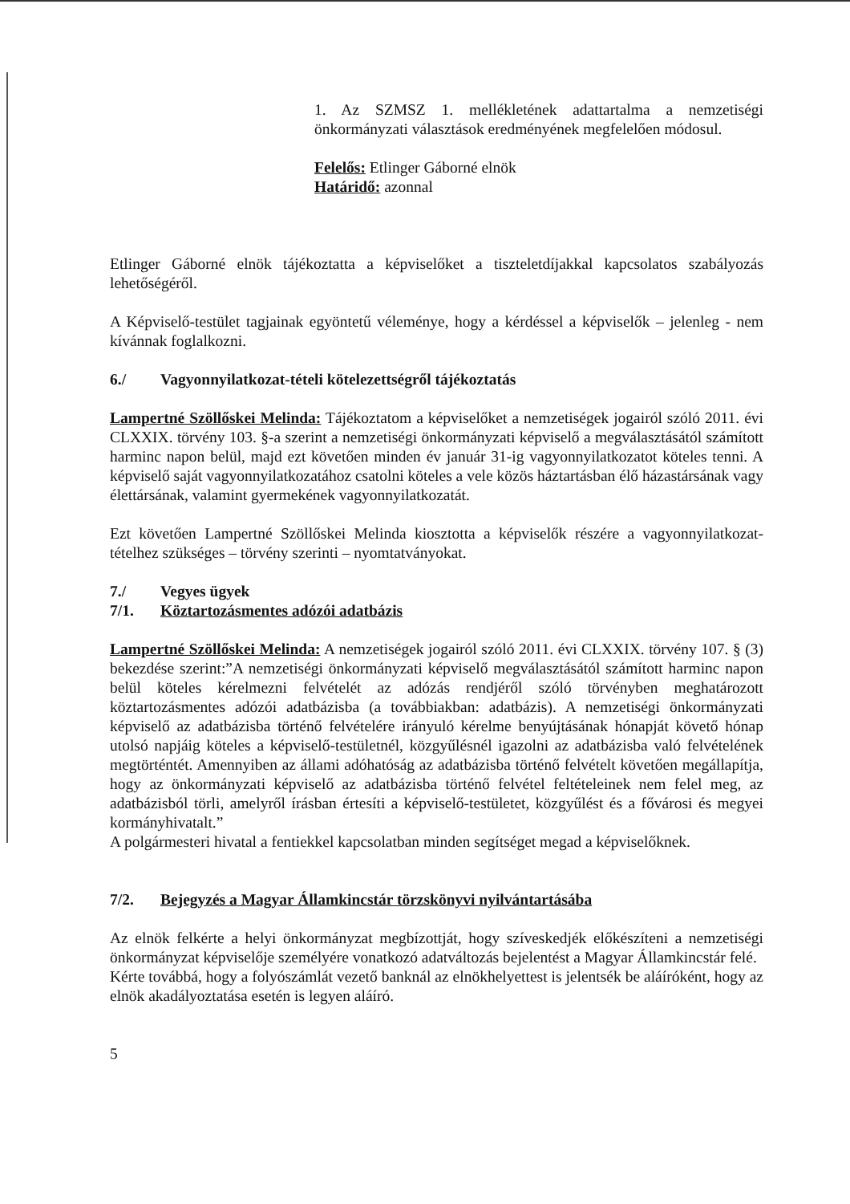1. Az SZMSZ 1. mellékletének adattartalma a nemzetiségi önkormányzati választások eredményének megfelelően módosul.
Felelős: Etlinger Gáborné elnök
Határidő: azonnal
Etlinger Gáborné elnök tájékoztatta a képviselőket a tiszteletdíjakkal kapcsolatos szabályozás lehetőségéről.
A Képviselő-testület tagjainak egyöntetű véleménye, hogy a kérdéssel a képviselők – jelenleg - nem kívánnak foglalkozni.
6./ Vagyonnyilatkozat-tételi kötelezettségről tájékoztatás
Lampertné Szöllőskei Melinda: Tájékoztatom a képviselőket a nemzetiségek jogairól szóló 2011. évi CLXXIX. törvény 103. §-a szerint a nemzetiségi önkormányzati képviselő a megválasztásától számított harminc napon belül, majd ezt követően minden év január 31-ig vagyonnyilatkozatot köteles tenni. A képviselő saját vagyonnyilatkozatához csatolni köteles a vele közös háztartásban élő házastársának vagy élettársának, valamint gyermekének vagyonnyilatkozatát.
Ezt követően Lampertné Szöllőskei Melinda kiosztotta a képviselők részére a vagyonnyilatkozat-tételhez szükséges – törvény szerinti – nyomtatványokat.
7./ Vegyes ügyek
7/1. Köztartozásmentes adózói adatbázis
Lampertné Szöllőskei Melinda: A nemzetiségek jogairól szóló 2011. évi CLXXIX. törvény 107. § (3) bekezdése szerint:”A nemzetiségi önkormányzati képviselő megválasztásától számított harminc napon belül köteles kérelmezni felvételét az adózás rendjéről szóló törvényben meghatározott köztartozásmentes adózói adatbázisba (a továbbiakban: adatbázis). A nemzetiségi önkormányzati képviselő az adatbázisba történő felvételére irányuló kérelme benyújtásának hónapját követő hónap utolsó napjáig köteles a képviselő-testületnél, közgyűlésnél igazolni az adatbázisba való felvételének megtörténtét. Amennyiben az állami adóhatóság az adatbázisba történő felvételt követően megállapítja, hogy az önkormányzati képviselő az adatbázisba történő felvétel feltételeinek nem felel meg, az adatbázisból törli, amelyről írásban értesíti a képviselő-testületet, közgyűlést és a fővárosi és megyei kormányhivatalt.”
A polgármesteri hivatal a fentiekkel kapcsolatban minden segítséget megad a képviselőknek.
7/2. Bejegyzés a Magyar Államkincstár törzskönyvi nyilvántartásába
Az elnök felkérte a helyi önkormányzat megbízottját, hogy szíveskedjék előkészíteni a nemzetiségi önkormányzat képviselője személyére vonatkozó adatváltozás bejelentést a Magyar Államkincstár felé.
Kérte továbbá, hogy a folyószámlát vezető banknál az elnökhelyettest is jelentsék be aláíróként, hogy az elnök akadályoztatása esetén is legyen aláíró.
5